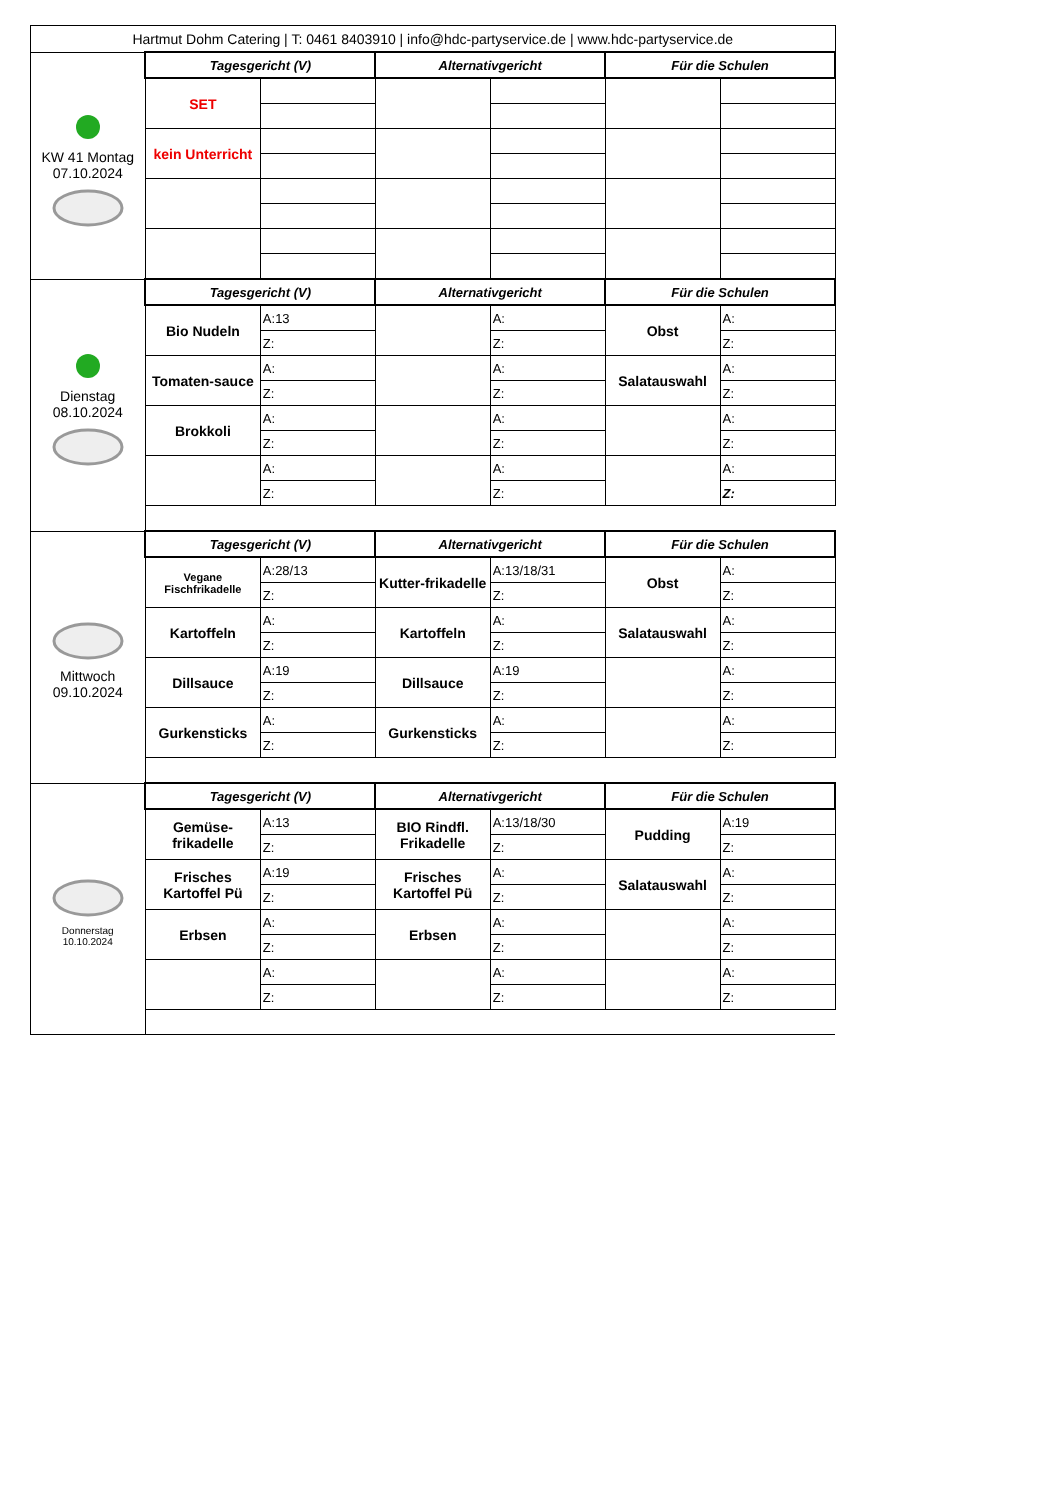| Hartmut Dohm Catering / T: 0461 8403910 / info@hdc-partyservice.de / www.hdc-partyservice.de | | | | | | |
| KW 41 Montag 07.10.2024 | Tagesgericht (V) | | Alternativgericht | | Für die Schulen | |
| | SET | | | | | |
| | kein Unterricht | | | | | |
| Dienstag 08.10.2024 | Tagesgericht (V) | | Alternativgericht | | Für die Schulen | |
| | Bio Nudeln | A:13 | | A: | Obst | A: |
| | | Z: | | Z: | | Z: |
| | Tomaten-sauce | A: | | A: | Salatauswahl | A: |
| | | Z: | | Z: | | Z: |
| | Brokkoli | A: | | A: | | A: |
| | | Z: | | Z: | | Z: |
| | | A: | | A: | | A: |
| | | Z: | | Z: | | Z: |
| Mittwoch 09.10.2024 | Tagesgericht (V) | | Alternativgericht | | Für die Schulen | |
| | Vegane Fischfrikadelle | A:28/13 | Kutter-frikadelle | A:13/18/31 | Obst | A: |
| | | Z: | | Z: | | Z: |
| | Kartoffeln | A: | Kartoffeln | A: | Salatauswahl | A: |
| | | Z: | | Z: | | Z: |
| | Dillsauce | A:19 | Dillsauce | A:19 | | A: |
| | | Z: | | Z: | | Z: |
| | Gurkensticks | A: | Gurkensticks | A: | | A: |
| | | Z: | | Z: | | Z: |
| Donnerstag 10.10.2024 | Tagesgericht (V) | | Alternativgericht | | Für die Schulen | |
| | Gemüse-frikadelle | A:13 | BIO Rindfl. Frikadelle | A:13/18/30 | Pudding | A:19 |
| | | Z: | | Z: | | Z: |
| | Frisches Kartoffel Pü | A:19 | Frisches Kartoffel Pü | A: | Salatauswahl | A: |
| | | Z: | | Z: | | Z: |
| | Erbsen | A: | Erbsen | A: | | A: |
| | | Z: | | Z: | | Z: |
| | | A: | | A: | | A: |
| | | Z: | | Z: | | Z: |